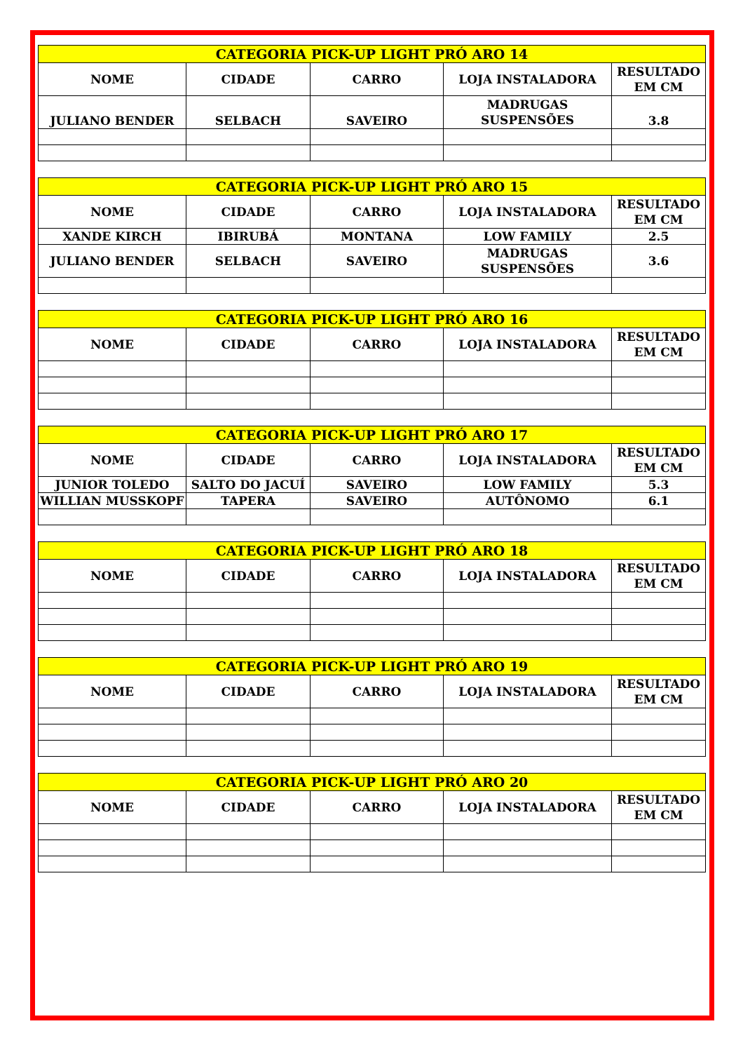| CATEGORIA PICK-UP LIGHT PRÓ ARO 14 | | | | |
| --- | --- | --- | --- | --- |
| NOME | CIDADE | CARRO | LOJA INSTALADORA | RESULTADO EM CM |
| JULIANO BENDER | SELBACH | SAVEIRO | MADRUGAS SUSPENSÕES | 3.8 |
| CATEGORIA PICK-UP LIGHT PRÓ ARO 15 | | | | |
| --- | --- | --- | --- | --- |
| NOME | CIDADE | CARRO | LOJA INSTALADORA | RESULTADO EM CM |
| XANDE KIRCH | IBIRUBÁ | MONTANA | LOW FAMILY | 2.5 |
| JULIANO BENDER | SELBACH | SAVEIRO | MADRUGAS SUSPENSÕES | 3.6 |
| CATEGORIA PICK-UP LIGHT PRÓ ARO 16 | | | | |
| --- | --- | --- | --- | --- |
| NOME | CIDADE | CARRO | LOJA INSTALADORA | RESULTADO EM CM |
| CATEGORIA PICK-UP LIGHT PRÓ ARO 17 | | | | |
| --- | --- | --- | --- | --- |
| NOME | CIDADE | CARRO | LOJA INSTALADORA | RESULTADO EM CM |
| JUNIOR TOLEDO | SALTO DO JACUÍ | SAVEIRO | LOW FAMILY | 5.3 |
| WILLIAN MUSSKOPF | TAPERA | SAVEIRO | AUTÔNOMO | 6.1 |
| CATEGORIA PICK-UP LIGHT PRÓ ARO 18 | | | | |
| --- | --- | --- | --- | --- |
| NOME | CIDADE | CARRO | LOJA INSTALADORA | RESULTADO EM CM |
| CATEGORIA PICK-UP LIGHT PRÓ ARO 19 | | | | |
| --- | --- | --- | --- | --- |
| NOME | CIDADE | CARRO | LOJA INSTALADORA | RESULTADO EM CM |
| CATEGORIA PICK-UP LIGHT PRÓ ARO 20 | | | | |
| --- | --- | --- | --- | --- |
| NOME | CIDADE | CARRO | LOJA INSTALADORA | RESULTADO EM CM |